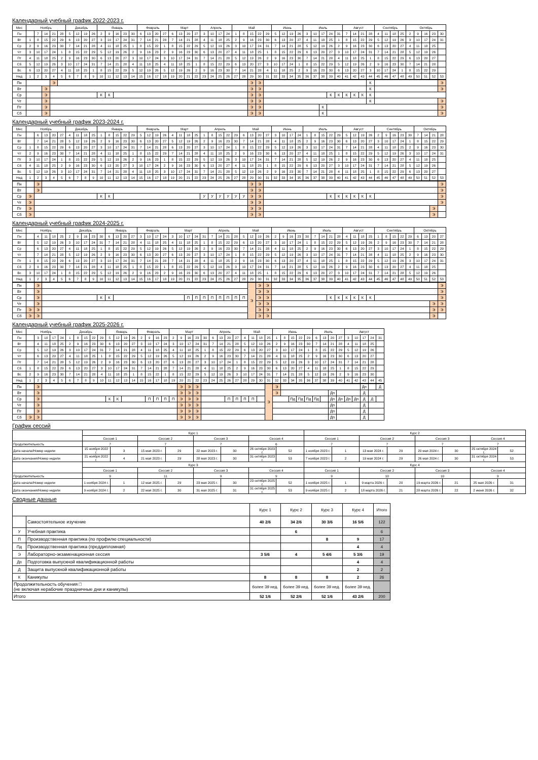Календарный учебный график 2022-2023 г.
| Мес | Ноябрь | | | | | Декабрь | | | | Январь | | | | | Февраль | | | | Март | | | | Апрель | | | | Май | | | | | Июнь | | | | Июль | | | | | Август | | | | Сентябрь | | | | Октябрь | | | | |
| Пн | | 7 | 14 | 21 | 28 | 5 | 12 | 19 | 26 | 2 | 9 | 16 | 23 | 30 | 6 | 13 | 20 | 27 | 6 | 13 | 20 | 27 | 3 | 10 | 17 | 24 | 1 | 8 | 15 | 22 | 29 | 5 | 12 | 19 | 26 | 3 | 10 | 17 | 24 | 31 | 7 | 14 | 21 | 28 | 4 | 11 | 18 | 25 | 2 | 9 | 16 | 23 | 30 |
| Вт | 1 | 8 | 15 | 22 | 29 | 6 | 13 | 20 | 27 | 3 | 10 | 17 | 24 | 31 | 7 | 14 | 21 | 28 | 7 | 14 | 21 | 28 | 4 | 11 | 18 | 25 | 2 | 9 | 16 | 23 | 30 | 6 | 13 | 20 | 27 | 4 | 11 | 18 | 25 | 1 | 8 | 15 | 22 | 29 | 5 | 12 | 19 | 26 | 3 | 10 | 17 | 24 | 31 |
| Ср | 2 | 9 | 16 | 23 | 30 | 7 | 14 | 21 | 28 | 4 | 11 | 18 | 25 | 1 | 8 | 15 | 22 | 1 | 8 | 15 | 22 | 29 | 5 | 12 | 19 | 26 | 3 | 10 | 17 | 24 | 31 | 7 | 14 | 21 | 28 | 5 | 12 | 19 | 26 | 2 | 9 | 16 | 23 | 30 | 6 | 13 | 20 | 27 | 4 | 11 | 18 | 25 | |
| Чт | 3 | 10 | 17 | 24 | 1 | 8 | 15 | 22 | 29 | 5 | 12 | 19 | 26 | 2 | 9 | 16 | 23 | 2 | 9 | 16 | 23 | 30 | 6 | 13 | 20 | 27 | 4 | 11 | 18 | 25 | 1 | 8 | 15 | 22 | 29 | 6 | 13 | 20 | 27 | 3 | 10 | 17 | 24 | 31 | 7 | 14 | 21 | 28 | 5 | 12 | 19 | 26 | |
| Пт | 4 | 11 | 18 | 25 | 2 | 9 | 16 | 23 | 30 | 6 | 13 | 20 | 27 | 3 | 10 | 17 | 24 | 3 | 10 | 17 | 24 | 31 | 7 | 14 | 21 | 28 | 5 | 12 | 19 | 26 | 2 | 9 | 16 | 23 | 30 | 7 | 14 | 21 | 28 | 4 | 11 | 18 | 25 | 1 | 8 | 15 | 22 | 29 | 6 | 13 | 20 | 27 | |
| Сб | 5 | 12 | 19 | 26 | 3 | 10 | 17 | 24 | 31 | 7 | 14 | 21 | 28 | 4 | 11 | 18 | 25 | 4 | 11 | 18 | 25 | 1 | 8 | 15 | 22 | 29 | 6 | 13 | 20 | 27 | 3 | 10 | 17 | 24 | 1 | 8 | 15 | 22 | 29 | 5 | 12 | 19 | 26 | 2 | 9 | 16 | 23 | 30 | 7 | 14 | 21 | 28 | |
| Вс | 6 | 13 | 20 | 27 | 4 | 11 | 18 | 25 | 1 | 8 | 15 | 22 | 29 | 5 | 12 | 19 | 26 | 5 | 12 | 19 | 26 | 2 | 9 | 16 | 23 | 30 | 7 | 14 | 21 | 28 | 4 | 11 | 18 | 25 | 2 | 9 | 16 | 23 | 30 | 6 | 13 | 20 | 27 | 3 | 10 | 17 | 24 | 1 | 8 | 15 | 22 | 29 | |
| Нед | 1 | 2 | 3 | 4 | 5 | 6 | 7 | 8 | 9 | 10 | 11 | 12 | 13 | 14 | 15 | 16 | 17 | 18 | 19 | 20 | 21 | 22 | 23 | 24 | 25 | 26 | 27 | 28 | 29 | 30 | 31 | 32 | 33 | 34 | 35 | 36 | 37 | 38 | 39 | 40 | 41 | 42 | 43 | 44 | 45 | 46 | 47 | 48 | 49 | 50 | 51 | 52 | 53 |
| Пн | | | | Э | | | | | | | | | | | | | | | | | | | | | | | | | Э | Э | | | | | | | | | | | | | | К | | | | | | | | | Э |
| Вт | | | Э | | | | | | | | | | | | | | | | | | | | | | | | | | Э | Э | | | | | | | | | | | | | | К | | | | | | | | | Э |
| Ср | | | Э | | | | | | | К | К | | | | | | | | | | | | | | | | | | Э | Э | | | | | | | | | К | К | К | К | К | К | | | | | | | | | |
| Чт | | | Э | | | | | | | | | | | | | | | | | | | | | | | | | | Э | Э | | | | | | | | | | | | | | К | | | | | | | | | Э |
| Пт | | | Э | | | | | | | | | | | | | | | | | | | | | | | | | | Э | Э | | | | | | | | К | | | | | | | | | | | | | | | Э |
| Сб | | | Э | | | | | | | | | | | | | | | | | | | | | | | | | | Э | Э | | | | | | | | К | | | | | | | | | | | | | | | Э |
Календарный учебный график 2023-2024 г.
| Мес | Ноябрь | | | | | Декабрь | | | | Январь | | | | | Февраль | | | | Март | | | | Апрель | | | | | Май | | | | Июнь | | | | Июль | | | | | Август | | | | Сентябрь | | | | | Октябрь | | | |
| Пн | | 6 | 13 | 20 | 27 | 4 | 11 | 18 | 25 | 1 | 8 | 15 | 22 | 29 | 5 | 12 | 19 | 26 | 4 | 11 | 18 | 25 | 1 | 8 | 15 | 22 | 29 | 6 | 13 | 20 | 27 | 3 | 10 | 17 | 24 | 1 | 8 | 15 | 22 | 29 | 5 | 12 | 19 | 26 | 2 | 9 | 16 | 23 | 30 | 7 | 14 | 21 | 28 |
| Вт | | 7 | 14 | 21 | 28 | 5 | 12 | 19 | 26 | 2 | 9 | 16 | 23 | 30 | 6 | 13 | 20 | 27 | 5 | 12 | 19 | 26 | 2 | 9 | 16 | 23 | 30 | 7 | 14 | 21 | 28 | 4 | 11 | 18 | 25 | 2 | 9 | 16 | 23 | 30 | 6 | 13 | 20 | 27 | 3 | 10 | 17 | 24 | 1 | 8 | 15 | 22 | 29 |
| Ср | 1 | 8 | 15 | 22 | 29 | 6 | 13 | 20 | 27 | 3 | 10 | 17 | 24 | 31 | 7 | 14 | 21 | 28 | 6 | 13 | 20 | 27 | 3 | 10 | 17 | 24 | 1 | 8 | 15 | 22 | 29 | 5 | 12 | 19 | 26 | 3 | 10 | 17 | 24 | 31 | 7 | 14 | 21 | 28 | 4 | 11 | 18 | 25 | 2 | 9 | 16 | 23 | 30 |
| Чт | 2 | 9 | 16 | 23 | 30 | 7 | 14 | 21 | 28 | 4 | 11 | 18 | 25 | 1 | 8 | 15 | 22 | 29 | 7 | 14 | 21 | 28 | 4 | 11 | 18 | 25 | 2 | 9 | 16 | 23 | 30 | 6 | 13 | 20 | 27 | 4 | 11 | 18 | 25 | 1 | 8 | 15 | 22 | 29 | 5 | 12 | 19 | 26 | 3 | 10 | 17 | 24 | 31 |
| Пт | 3 | 10 | 17 | 24 | 1 | 8 | 15 | 22 | 29 | 5 | 12 | 19 | 26 | 2 | 9 | 16 | 23 | 1 | 8 | 15 | 22 | 29 | 5 | 12 | 19 | 26 | 3 | 10 | 17 | 24 | 31 | 7 | 14 | 21 | 28 | 5 | 12 | 19 | 26 | 2 | 9 | 16 | 23 | 30 | 6 | 13 | 20 | 27 | 4 | 11 | 18 | 25 | |
| Сб | 4 | 11 | 18 | 25 | 2 | 9 | 16 | 23 | 30 | 6 | 13 | 20 | 27 | 3 | 10 | 17 | 24 | 2 | 9 | 16 | 23 | 30 | 6 | 13 | 20 | 27 | 4 | 11 | 18 | 25 | 1 | 8 | 15 | 22 | 29 | 6 | 13 | 20 | 27 | 3 | 10 | 17 | 24 | 31 | 7 | 14 | 21 | 28 | 5 | 12 | 19 | 26 | |
| Вс | 5 | 12 | 19 | 26 | 3 | 10 | 17 | 24 | 31 | 7 | 14 | 21 | 28 | 4 | 11 | 18 | 25 | 3 | 10 | 17 | 24 | 31 | 7 | 14 | 21 | 28 | 5 | 12 | 19 | 26 | 2 | 9 | 16 | 23 | 30 | 7 | 14 | 21 | 28 | 4 | 11 | 18 | 25 | 1 | 8 | 15 | 22 | 29 | 6 | 13 | 20 | 27 | |
| Нед | 1 | 2 | 3 | 4 | 5 | 6 | 7 | 8 | 9 | 10 | 11 | 12 | 13 | 14 | 15 | 16 | 17 | 18 | 19 | 20 | 21 | 22 | 23 | 24 | 25 | 26 | 27 | 28 | 29 | 30 | 31 | 32 | 33 | 34 | 35 | 36 | 37 | 38 | 39 | 40 | 41 | 42 | 43 | 44 | 45 | 46 | 47 | 48 | 49 | 50 | 51 | 52 | 53 |
| Пн | | Э | | | | | | | | | | | | | | | | | | | | | | | | | | | Э | Э | | | | | | | | | | | | | | | | | | | | | | | Э |
| Вт | | Э | | | | | | | | | | | | | | | | | | | | | | | | | | | Э | Э | | | | | | | | | | | | | | | | | | | | | | | Э |
| Ср | Э | | | | | | | | | К | К | | | | | | | | | | | | У | У | У | У | У | У | Э | Э | | | | | | | | | К | К | К | К | К | К | | | | | | | | | Э |
| Чт | Э | | | | | | | | | | | | | | | | | | | | | | | | | | | | Э | Э | | | | | | | | | | | | | | | | | | | | | | | Э |
| Пт | Э | | | | | | | | | | | | | | | | | | | | | | | | | | | | Э | Э | | | | | | | | | | | | | | | | | | | | | | Э | |
| Сб | Э | | | | | | | | | | | | | | | | | | | | | | | | | | | | Э | Э | | | | | | | | | | | | | | | | | | | | | | Э | |
Календарный учебный график 2024-2025 г.
| Мес | Ноябрь | | | | | Декабрь | | | | | Январь | | | | Февраль | | | | Март | | | | | Апрель | | | | Май | | | | Июнь | | | | | Июль | | | | Август | | | | Сентябрь | | | | | Октябрь | | | |
| Пн | | 4 | 11 | 18 | 25 | 2 | 9 | 16 | 23 | 30 | 6 | 13 | 20 | 27 | 3 | 10 | 17 | 24 | 3 | 10 | 17 | 24 | 31 | 7 | 14 | 21 | 28 | 5 | 12 | 19 | 26 | 2 | 9 | 16 | 23 | 30 | 7 | 14 | 21 | 28 | 4 | 11 | 18 | 25 | 1 | 8 | 15 | 22 | 29 | 6 | 13 | 20 | 27 |
| Вт | | 5 | 12 | 19 | 26 | 3 | 10 | 17 | 24 | 31 | 7 | 14 | 21 | 28 | 4 | 11 | 18 | 25 | 4 | 11 | 18 | 25 | 1 | 8 | 15 | 22 | 29 | 6 | 13 | 20 | 27 | 3 | 10 | 17 | 24 | 1 | 8 | 15 | 22 | 29 | 5 | 12 | 19 | 26 | 2 | 9 | 16 | 23 | 30 | 7 | 14 | 21 | 28 |
| Ср | | 6 | 13 | 20 | 27 | 4 | 11 | 18 | 25 | 1 | 8 | 15 | 22 | 29 | 5 | 12 | 19 | 26 | 5 | 12 | 19 | 26 | 2 | 9 | 16 | 23 | 30 | 7 | 14 | 21 | 28 | 4 | 11 | 18 | 25 | 2 | 9 | 16 | 23 | 30 | 6 | 13 | 20 | 27 | 3 | 10 | 17 | 24 | 1 | 8 | 15 | 22 | 29 |
| Чт | | 7 | 14 | 21 | 28 | 5 | 12 | 19 | 26 | 2 | 9 | 16 | 23 | 30 | 6 | 13 | 20 | 27 | 6 | 13 | 20 | 27 | 3 | 10 | 17 | 24 | 1 | 8 | 15 | 22 | 29 | 5 | 12 | 19 | 26 | 3 | 10 | 17 | 24 | 31 | 7 | 14 | 21 | 28 | 4 | 11 | 18 | 25 | 2 | 9 | 16 | 23 | 30 |
| Пт | 1 | 8 | 15 | 22 | 29 | 6 | 13 | 20 | 27 | 3 | 10 | 17 | 24 | 31 | 7 | 14 | 21 | 28 | 7 | 14 | 21 | 28 | 4 | 11 | 18 | 25 | 2 | 9 | 16 | 23 | 30 | 6 | 13 | 20 | 27 | 4 | 11 | 18 | 25 | 1 | 8 | 15 | 22 | 29 | 5 | 12 | 19 | 26 | 3 | 10 | 17 | 24 | 31 |
| Сб | 2 | 9 | 16 | 23 | 30 | 7 | 14 | 21 | 28 | 4 | 11 | 18 | 25 | 1 | 8 | 15 | 22 | 1 | 8 | 15 | 22 | 29 | 5 | 12 | 19 | 26 | 3 | 10 | 17 | 24 | 31 | 7 | 14 | 21 | 28 | 5 | 12 | 19 | 26 | 2 | 9 | 16 | 23 | 30 | 6 | 13 | 20 | 27 | 4 | 11 | 18 | 25 | |
| Вс | 3 | 10 | 17 | 24 | 1 | 8 | 15 | 22 | 29 | 5 | 12 | 19 | 26 | 2 | 9 | 16 | 23 | 2 | 9 | 16 | 23 | 30 | 6 | 13 | 20 | 27 | 4 | 11 | 18 | 25 | 1 | 8 | 15 | 22 | 29 | 6 | 13 | 20 | 27 | 3 | 10 | 17 | 24 | 31 | 7 | 14 | 21 | 28 | 5 | 12 | 19 | 26 | |
| Нед | 1 | 2 | 3 | 4 | 5 | 6 | 7 | 8 | 9 | 10 | 11 | 12 | 13 | 14 | 15 | 16 | 17 | 18 | 19 | 20 | 21 | 22 | 23 | 24 | 25 | 26 | 27 | 28 | 29 | 30 | 31 | 32 | 33 | 34 | 35 | 36 | 37 | 38 | 39 | 40 | 41 | 42 | 43 | 44 | 45 | 46 | 47 | 48 | 49 | 50 | 51 | 52 | 53 |
| Пн | | Э | | | | | | | | | | | | | | | | | | | | | | | | | | | Э | Э | Э | | | | | | | | | | | | | | | | | | | | | | Э |
| Вт | | Э | | | | | | | | | | | | | | | | | | | | | | | | | | | | Э | Э | | | | | | | | | | | | | | | | | | | | | | Э |
| Ср | | Э | | | | | | | | К | К | | | | | | | | | | П | П | П | П | П | П | П | П | | Э | Э | | | | | | | | К | К | К | К | К | К | | | | | | | | | Э |
| Чт | | Э | | | | | | | | | | | | | | | | | | | | | | | | | | | | Э | Э | | | | | | | | | | | | | | | | | | | | | Э | Э |
| Пт | Э | Э | | | | | | | | | | | | | | | | | | | | | | | | | | | | Э | Э | | | | | | | | | | | | | | | | | | | | | Э | Э |
| Сб | Э | Э | | | | | | | | | | | | | | | | | | | | | | | | | | | | Э | Э | | | | | | | | | | | | | | | | | | | | | Э | |
Календарный учебный график 2025-2026 г.
| Мес | Ноябрь | | | | | Декабрь | | | | | Январь | | | | Февраль | | | | Март | | | | | Апрель | | | | Май | | | | Июнь | | | | | Июль | | | | Август | | | | |
| Пн | | 3 | 10 | 17 | 24 | 1 | 8 | 15 | 22 | 29 | 5 | 12 | 19 | 26 | 2 | 9 | 16 | 23 | 2 | 9 | 16 | 23 | 30 | 6 | 13 | 20 | 27 | 4 | 11 | 18 | 25 | 1 | 8 | 15 | 22 | 29 | 6 | 13 | 20 | 27 | 3 | 10 | 17 | 24 | 31 |
| Вт | | 4 | 11 | 18 | 25 | 2 | 9 | 16 | 23 | 30 | 6 | 13 | 20 | 27 | 3 | 10 | 17 | 24 | 3 | 10 | 17 | 24 | 31 | 7 | 14 | 21 | 28 | 5 | 12 | 19 | 26 | 2 | 9 | 16 | 23 | 30 | 7 | 14 | 21 | 28 | 4 | 11 | 18 | 25 | |
| Ср | | 5 | 12 | 19 | 26 | 3 | 10 | 17 | 24 | 31 | 7 | 14 | 21 | 28 | 4 | 11 | 18 | 25 | 4 | 11 | 18 | 25 | 1 | 8 | 15 | 22 | 29 | 6 | 13 | 20 | 27 | 3 | 10 | 17 | 24 | 1 | 8 | 15 | 22 | 29 | 5 | 12 | 19 | 26 | |
| Чт | | 6 | 13 | 20 | 27 | 4 | 11 | 18 | 25 | 1 | 8 | 15 | 22 | 29 | 5 | 12 | 19 | 26 | 5 | 12 | 19 | 26 | 2 | 9 | 16 | 23 | 30 | 7 | 14 | 21 | 28 | 4 | 11 | 18 | 25 | 2 | 9 | 16 | 23 | 30 | 6 | 13 | 20 | 27 | |
| Пт | | 7 | 14 | 21 | 28 | 5 | 12 | 19 | 26 | 2 | 9 | 16 | 23 | 30 | 6 | 13 | 20 | 27 | 6 | 13 | 20 | 27 | 3 | 10 | 17 | 24 | 1 | 8 | 15 | 22 | 29 | 5 | 12 | 19 | 26 | 3 | 10 | 17 | 24 | 31 | 7 | 14 | 21 | 28 | |
| Сб | 1 | 8 | 15 | 22 | 29 | 6 | 13 | 20 | 27 | 3 | 10 | 17 | 24 | 31 | 7 | 14 | 21 | 28 | 7 | 14 | 21 | 28 | 4 | 11 | 18 | 25 | 2 | 9 | 16 | 23 | 30 | 6 | 13 | 20 | 27 | 4 | 11 | 18 | 25 | 1 | 8 | 15 | 22 | 29 | |
| Вс | 2 | 9 | 16 | 23 | 30 | 7 | 14 | 21 | 28 | 4 | 11 | 18 | 25 | 1 | 8 | 15 | 22 | 1 | 8 | 15 | 22 | 29 | 5 | 12 | 19 | 26 | 3 | 10 | 17 | 24 | 31 | 7 | 14 | 21 | 28 | 5 | 12 | 19 | 26 | 2 | 9 | 16 | 23 | 30 | |
| Нед | 1 | 2 | 3 | 4 | 5 | 6 | 7 | 8 | 9 | 10 | 11 | 12 | 13 | 14 | 15 | 16 | 17 | 18 | 19 | 20 | 21 | 22 | 23 | 24 | 25 | 26 | 27 | 28 | 29 | 30 | 31 | 32 | 33 | 34 | 35 | 36 | 37 | 38 | 39 | 40 | 41 | 42 | 43 | 44 | 45 |
| Пн | | Э | | | | | | | | | | | | | | | | | | Э | Э | Э | | | | | | | | | Э | Э | | | | | | | | | | | Дп | | Д |
| Вт | | Э | | | | | | | | | | | | | | | | | | Э | Э | Э | | | | | | | | | | Э | | | | | | | Дп | | | | Д | | |
| Ср | | Э | | | | | | | | | К | К | | | | П | П | П | П | Э | Э | Э | | | | П | П | П | П | | | | | Пд | Пд | Пд | Пд | | Дп | Дп | Дп | Дп | Д | Д | |
| Чт | | Э | | | | | | | | | | | | | | | | | | Э | Э | Э | | | | | | | | | | | | | | | | | Дп | | | | Д | | |
| Пт | | Э | | | | | | | | | | | | | | | | | | Э | Э | Э | | | | | | | | | | | | | | | | | Дп | | | | Д | | |
| Сб | Э | Э | | | | | | | | | | | | | | | | | | Э | Э | Э | | | | | | | | | | | | | | | | | Дп | | | | Д | | |
График сессий
| | Курс 1 | | | | | | | | Курс 2 | | | | | | | |
| | Сессия 1 | | Сессия 2 | | Сессия 3 | | Сессия 4 | | Сессия 1 | | Сессия 2 | | Сессия 3 | | Сессия 4 | |
| Продолжительность | 7 | | 7 | | 7 | | 6 | | 7 | | 7 | | 7 | | 7 | |
| Дата начала/Номер недели | 15 ноября 2022 г. | 3 | 15 мая 2023 г. | 29 | 22 мая 2023 г. | 30 | 26 октября 2023 г. | 52 | 1 ноября 2023 г. | 1 | 13 мая 2024 г. | 29 | 20 мая 2024 г. | 30 | 25 октября 2024 г. | 52 |
| Дата окончания/Номер недели | 21 ноября 2022 г. | 4 | 21 мая 2023 г. | 29 | 28 мая 2023 г. | 30 | 31 октября 2023 г. | 53 | 7 ноября 2023 г. | 2 | 19 мая 2024 г. | 29 | 26 мая 2024 г. | 30 | 31 октября 2024 г. | 53 |
| | Курс 3 | | | | | | | | Курс 4 | | | | | | | |
| | Сессия 1 | | Сессия 2 | | Сессия 3 | | Сессия 4 | | Сессия 1 | | Сессия 2 | | Сессия 3 | | Сессия 4 | |
| Продолжительность | 9 | | 11 | | 9 | | 9 | | 9 | | 10 | | 10 | | 9 | |
| Дата начала/Номер недели | 1 ноября 2024 г. | 1 | 12 мая 2025 г. | 29 | 23 мая 2025 г. | 30 | 23 октября 2025 г. | 52 | 1 ноября 2025 г. | 1 | 9 марта 2026 г. | 20 | 19 марта 2026 г. | 21 | 25 мая 2026 г. | 31 |
| Дата окончания/Номер недели | 9 ноября 2024 г. | 2 | 22 мая 2025 г. | 30 | 31 мая 2025 г. | 31 | 31 октября 2025 г. | 53 | 9 ноября 2025 г. | 2 | 18 марта 2026 г. | 21 | 28 марта 2026 г. | 22 | 2 июня 2026 г. | 32 |
Сводные данные
| | | Курс 1 | Курс 2 | Курс 3 | Курс 4 | Итого |
| | Самостоятельное изучение | 40 2/6 | 34 2/6 | 30 3/6 | 16 5/6 | 122 |
| У | Учебная практика | | 6 | | | 6 |
| П | Производственная практика (по профилю специальности) | | | 8 | 9 | 17 |
| Пд | Производственная практика (преддипломная) | | | | 4 | 4 |
| Э | Лабораторно-экзаменационная сессия | 3 5/6 | 4 | 5 4/6 | 5 3/6 | 19 |
| Дп | Подготовка выпускной квалификационной работы | | | | 4 | 4 |
| Д | Защита выпускной квалификационной работы | | | | 2 | 2 |
| К | Каникулы | 8 | 8 | 8 | 2 | 26 |
| Продолжительность обучения □ (не включая нерабочие праздничные дни и каникулы) | | более 39 нед. | более 39 нед. | более 39 нед. | более 39 нед. | |
| Итого | | 52 1/6 | 52 2/6 | 52 1/6 | 43 2/6 | 200 |